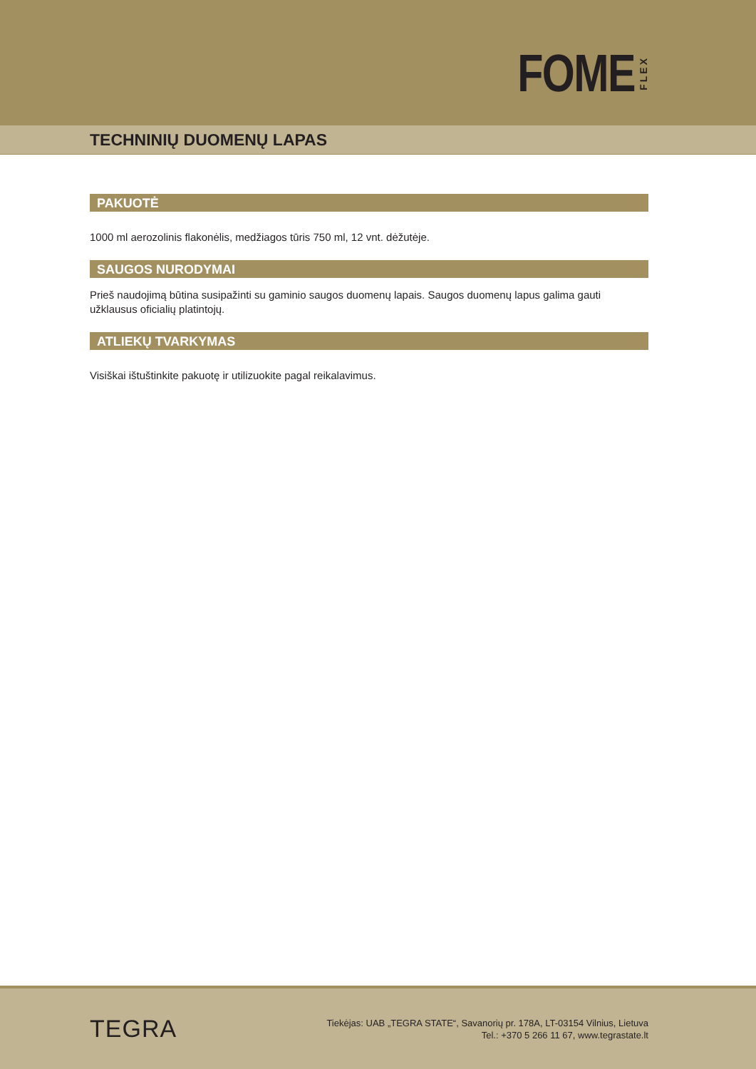FOME FLEX
TECHNINIŲ DUOMENŲ LAPAS
PAKUOTĖ
1000 ml aerozolinis flakonėlis, medžiagos tūris 750 ml, 12 vnt. dėžutėje.
SAUGOS NURODYMAI
Prieš naudojimą būtina susipažinti su gaminio saugos duomenų lapais. Saugos duomenų lapus galima gauti užklausus oficialių platintojų.
ATLIEKŲ TVARKYMAS
Visiškai ištuštinkite pakuotę ir utilizuokite pagal reikalavimus.
TEGRA
Tiekėjas: UAB „TEGRA STATE“, Savanorių pr. 178A, LT-03154 Vilnius, Lietuva
Tel.: +370 5 266 11 67, www.tegrastate.lt